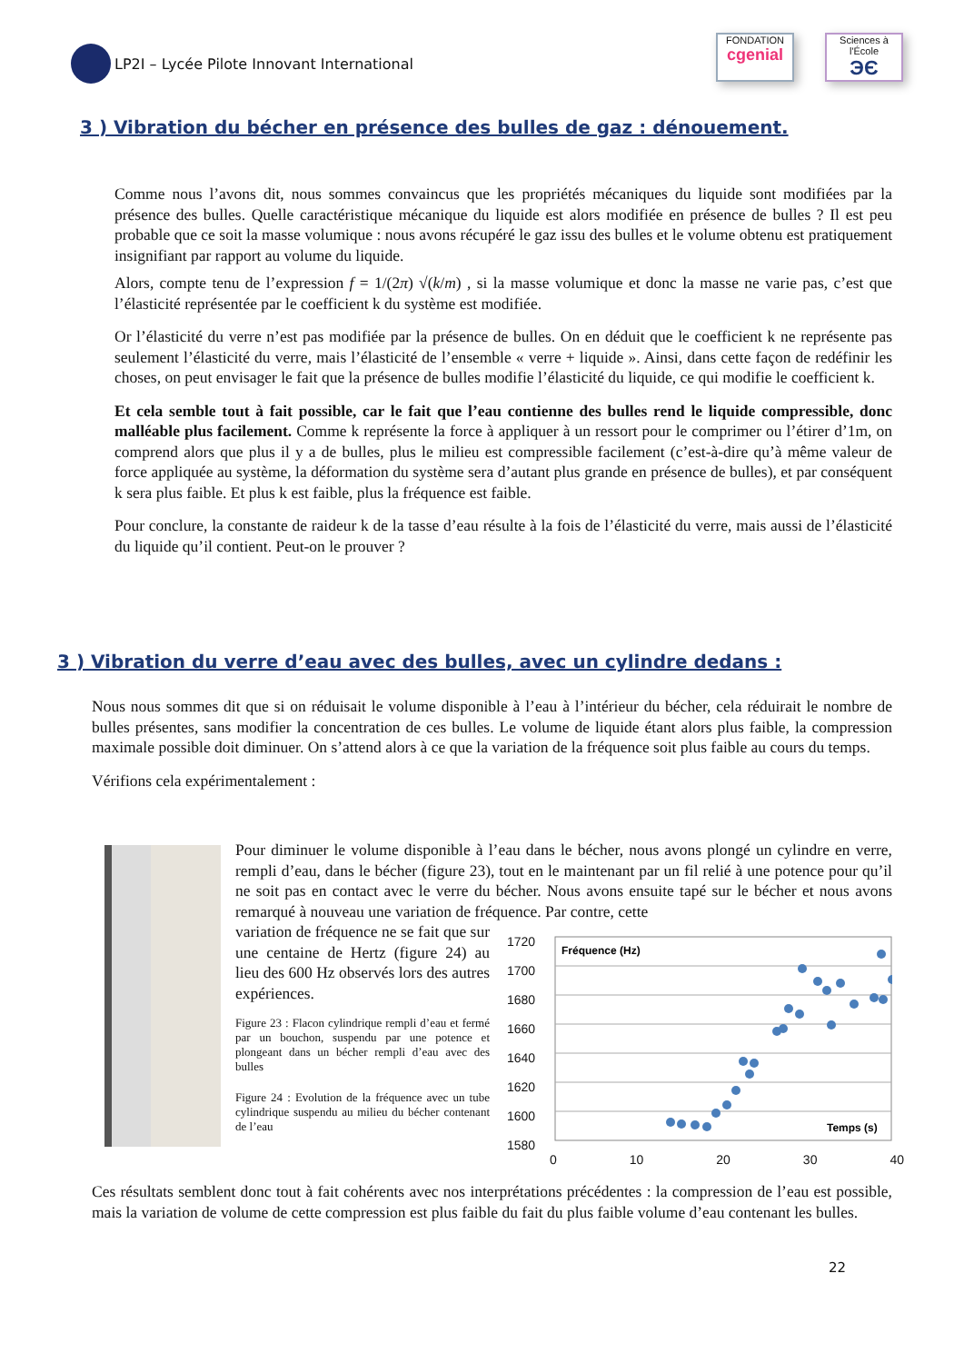LP2I – Lycée Pilote Innovant International
FONDATION
cgenial
Sciences à l'École
ЭЄ
3 ) Vibration du bécher en présence des bulles de gaz : dénouement.
Comme nous l’avons dit, nous sommes convaincus que les propriétés mécaniques du liquide sont modifiées par la présence des bulles. Quelle caractéristique mécanique du liquide est alors modifiée en présence de bulles ? Il est peu probable que ce soit la masse volumique : nous avons récupéré le gaz issu des bulles et le volume obtenu est pratiquement insignifiant par rapport au volume du liquide.
Alors, compte tenu de l’expression f = 1/(2π) √(k/m) , si la masse volumique et donc la masse ne varie pas, c’est que l’élasticité représentée par le coefficient k du système est modifiée.
Or l’élasticité du verre n’est pas modifiée par la présence de bulles. On en déduit que le coefficient k ne représente pas seulement l’élasticité du verre, mais l’élasticité de l’ensemble « verre + liquide ». Ainsi, dans cette façon de redéfinir les choses, on peut envisager le fait que la présence de bulles modifie l’élasticité du liquide, ce qui modifie le coefficient k.
Et cela semble tout à fait possible, car le fait que l’eau contienne des bulles rend le liquide compressible, donc malléable plus facilement. Comme k représente la force à appliquer à un ressort pour le comprimer ou l’étirer d’1m, on comprend alors que plus il y a de bulles, plus le milieu est compressible facilement (c’est-à-dire qu’à même valeur de force appliquée au système, la déformation du système sera d’autant plus grande en présence de bulles), et par conséquent k sera plus faible. Et plus k est faible, plus la fréquence est faible.
Pour conclure, la constante de raideur k de la tasse d’eau résulte à la fois de l’élasticité du verre, mais aussi de l’élasticité du liquide qu’il contient. Peut-on le prouver ?
3 ) Vibration du verre d’eau avec des bulles, avec un cylindre dedans :
Nous nous sommes dit que si on réduisait le volume disponible à l’eau à l’intérieur du bécher, cela réduirait le nombre de bulles présentes, sans modifier la concentration de ces bulles. Le volume de liquide étant alors plus faible, la compression maximale possible doit diminuer. On s’attend alors à ce que la variation de la fréquence soit plus faible au cours du temps.
Vérifions cela expérimentalement :
Pour diminuer le volume disponible à l’eau dans le bécher, nous avons plongé un cylindre en verre, rempli d’eau, dans le bécher (figure 23), tout en le maintenant par un fil relié à une potence pour qu’il ne soit pas en contact avec le verre du bécher. Nous avons ensuite tapé sur le bécher et nous avons remarqué à nouveau une variation de fréquence. Par contre, cette
variation de fréquence ne se fait que sur une centaine de Hertz (figure 24) au lieu des 600 Hz observés lors des autres expériences.
Figure 23 : Flacon cylindrique rempli d’eau et fermé par un bouchon, suspendu par une potence et plongeant dans un bécher rempli d’eau avec des bulles
Figure 24 : Evolution de la fréquence avec un tube cylindrique suspendu au milieu du bécher contenant de l’eau
1720
1700
1680
1660
1640
1620
1600
1580
Fréquence (Hz)
Temps (s)
0 10 20 30 40
Ces résultats semblent donc tout à fait cohérents avec nos interprétations précédentes : la compression de l’eau est possible, mais la variation de volume de cette compression est plus faible du fait du plus faible volume d’eau contenant les bulles.
22